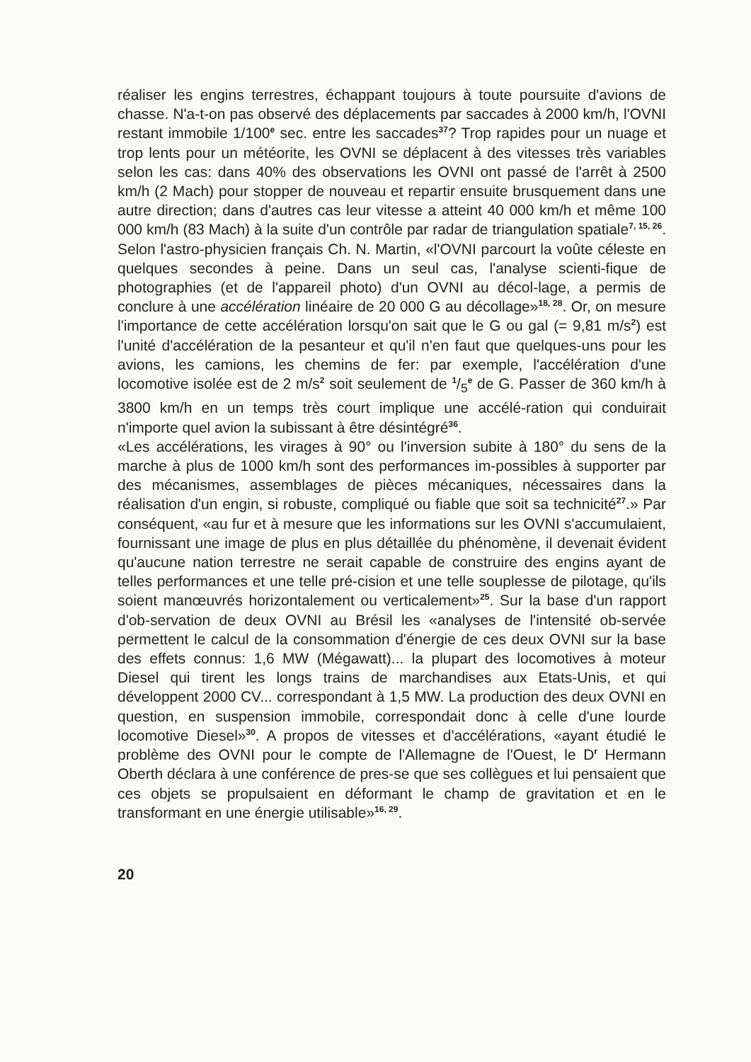réaliser les engins terrestres, échappant toujours à toute poursuite d'avions de chasse. N'a-t-on pas observé des déplacements par saccades à 2000 km/h, l'OVNI restant immobile 1/100<sup>e</sup> sec. entre les saccades<sup>37</sup>? Trop rapides pour un nuage et trop lents pour un météorite, les OVNI se déplacent à des vitesses très variables selon les cas: dans 40% des observations les OVNI ont passé de l'arrêt à 2500 km/h (2 Mach) pour stopper de nouveau et repartir ensuite brusquement dans une autre direction; dans d'autres cas leur vitesse a atteint 40 000 km/h et même 100 000 km/h (83 Mach) à la suite d'un contrôle par radar de triangulation spatiale<sup>7, 15, 26</sup>. Selon l'astro-physicien français Ch. N. Martin, «l'OVNI parcourt la voûte céleste en quelques secondes à peine. Dans un seul cas, l'analyse scienti-fique de photographies (et de l'appareil photo) d'un OVNI au décol-lage, a permis de conclure à une accélération linéaire de 20 000 G au décollage»<sup>18, 28</sup>. Or, on mesure l'importance de cette accélération lorsqu'on sait que le G ou gal (= 9,81 m/s<sup>2</sup>) est l'unité d'accélération de la pesanteur et qu'il n'en faut que quelques-uns pour les avions, les camions, les chemins de fer: par exemple, l'accélération d'une locomotive isolée est de 2 m/s<sup>2</sup> soit seulement de 1/5<sup>e</sup> de G. Passer de 360 km/h à 3800 km/h en un temps très court implique une accélé-ration qui conduirait n'importe quel avion la subissant à être désintégré<sup>36</sup>.
«Les accélérations, les virages à 90° ou l'inversion subite à 180° du sens de la marche à plus de 1000 km/h sont des performances im-possibles à supporter par des mécanismes, assemblages de pièces mécaniques, nécessaires dans la réalisation d'un engin, si robuste, compliqué ou fiable que soit sa technicité<sup>27</sup>.» Par conséquent, «au fur et à mesure que les informations sur les OVNI s'accumulaient, fournissant une image de plus en plus détaillée du phénomène, il devenait évident qu'aucune nation terrestre ne serait capable de construire des engins ayant de telles performances et une telle pré-cision et une telle souplesse de pilotage, qu'ils soient manœuvrés horizontalement ou verticalement»<sup>25</sup>. Sur la base d'un rapport d'ob-servation de deux OVNI au Brésil les «analyses de l'intensité ob-servée permettent le calcul de la consommation d'énergie de ces deux OVNI sur la base des effets connus: 1,6 MW (Mégawatt)... la plupart des locomotives à moteur Diesel qui tirent les longs trains de marchandises aux Etats-Unis, et qui développent 2000 CV... correspondant à 1,5 MW. La production des deux OVNI en question, en suspension immobile, correspondait donc à celle d'une lourde locomotive Diesel»<sup>30</sup>. A propos de vitesses et d'accélérations, «ayant étudié le problème des OVNI pour le compte de l'Allemagne de l'Ouest, le D<sup>r</sup> Hermann Oberth déclara à une conférence de pres-se que ses collègues et lui pensaient que ces objets se propulsaient en déformant le champ de gravitation et en le transformant en une énergie utilisable»<sup>16, 29</sup>.
20